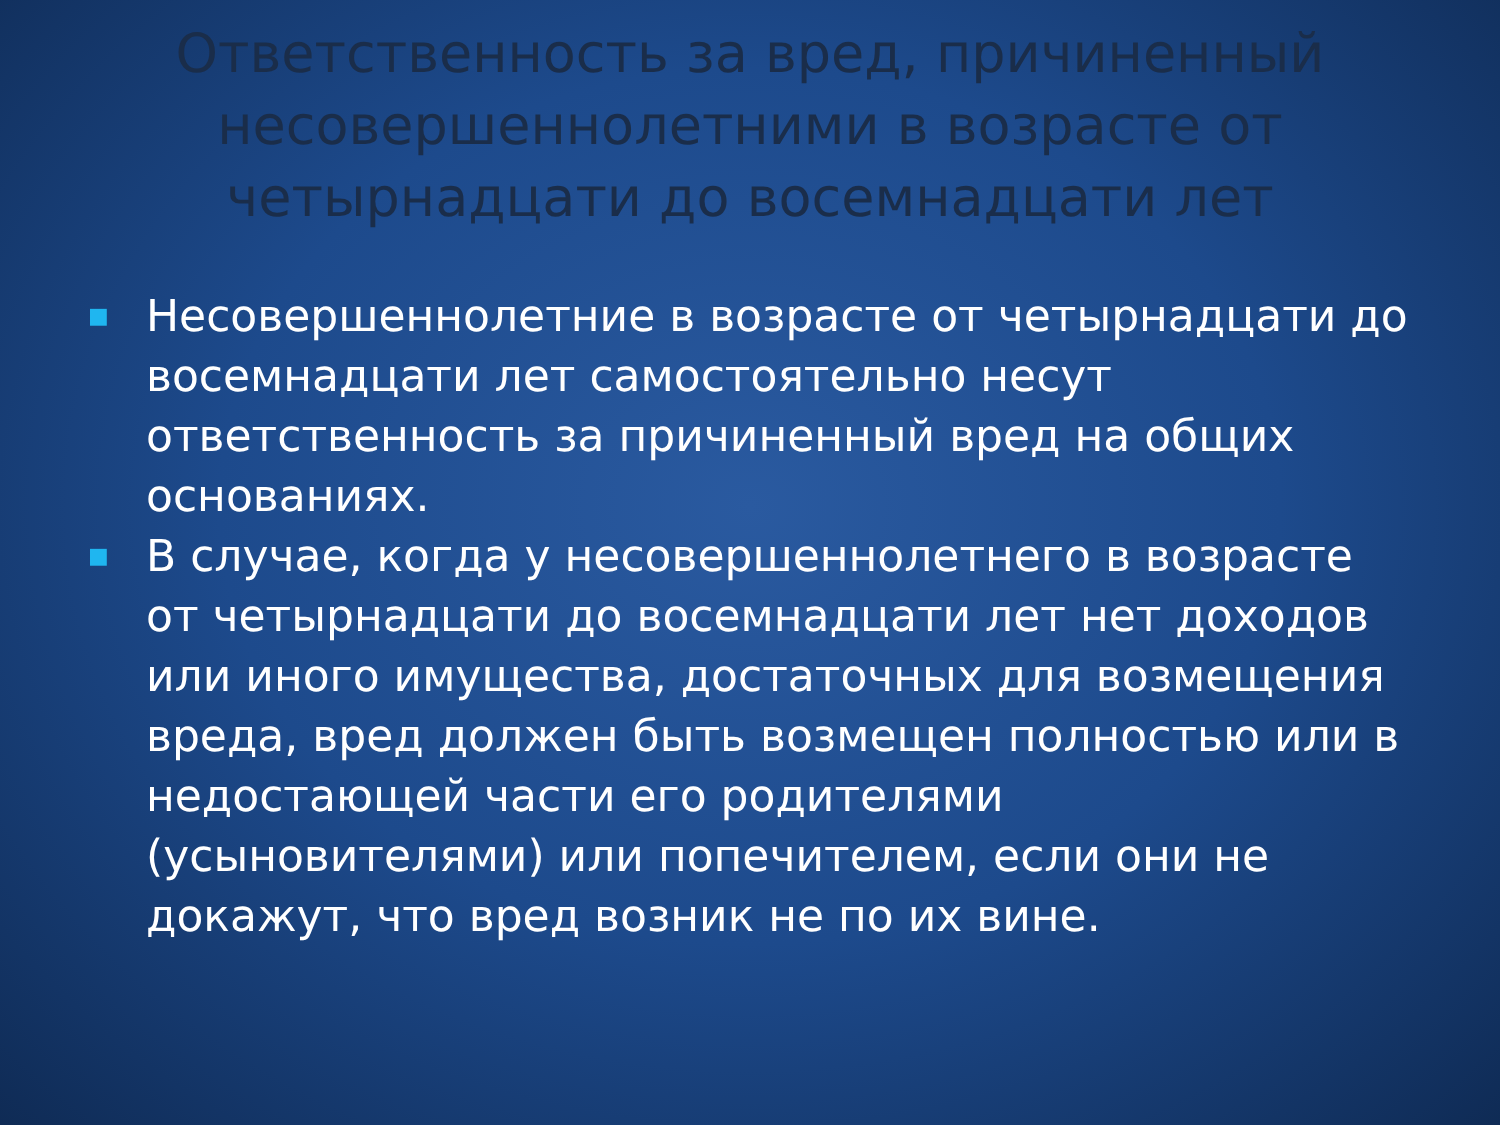Ответственность за вред, причиненный несовершеннолетними в возрасте от четырнадцати до восемнадцати лет
■ Несовершеннолетние в возрасте от четырнадцати до восемнадцати лет самостоятельно несут ответственность за причиненный вред на общих основаниях.
■ В случае, когда у несовершеннолетнего в возрасте от четырнадцати до восемнадцати лет нет доходов или иного имущества, достаточных для возмещения вреда, вред должен быть возмещен полностью или в недостающей части его родителями (усыновителями) или попечителем, если они не докажут, что вред возник не по их вине.